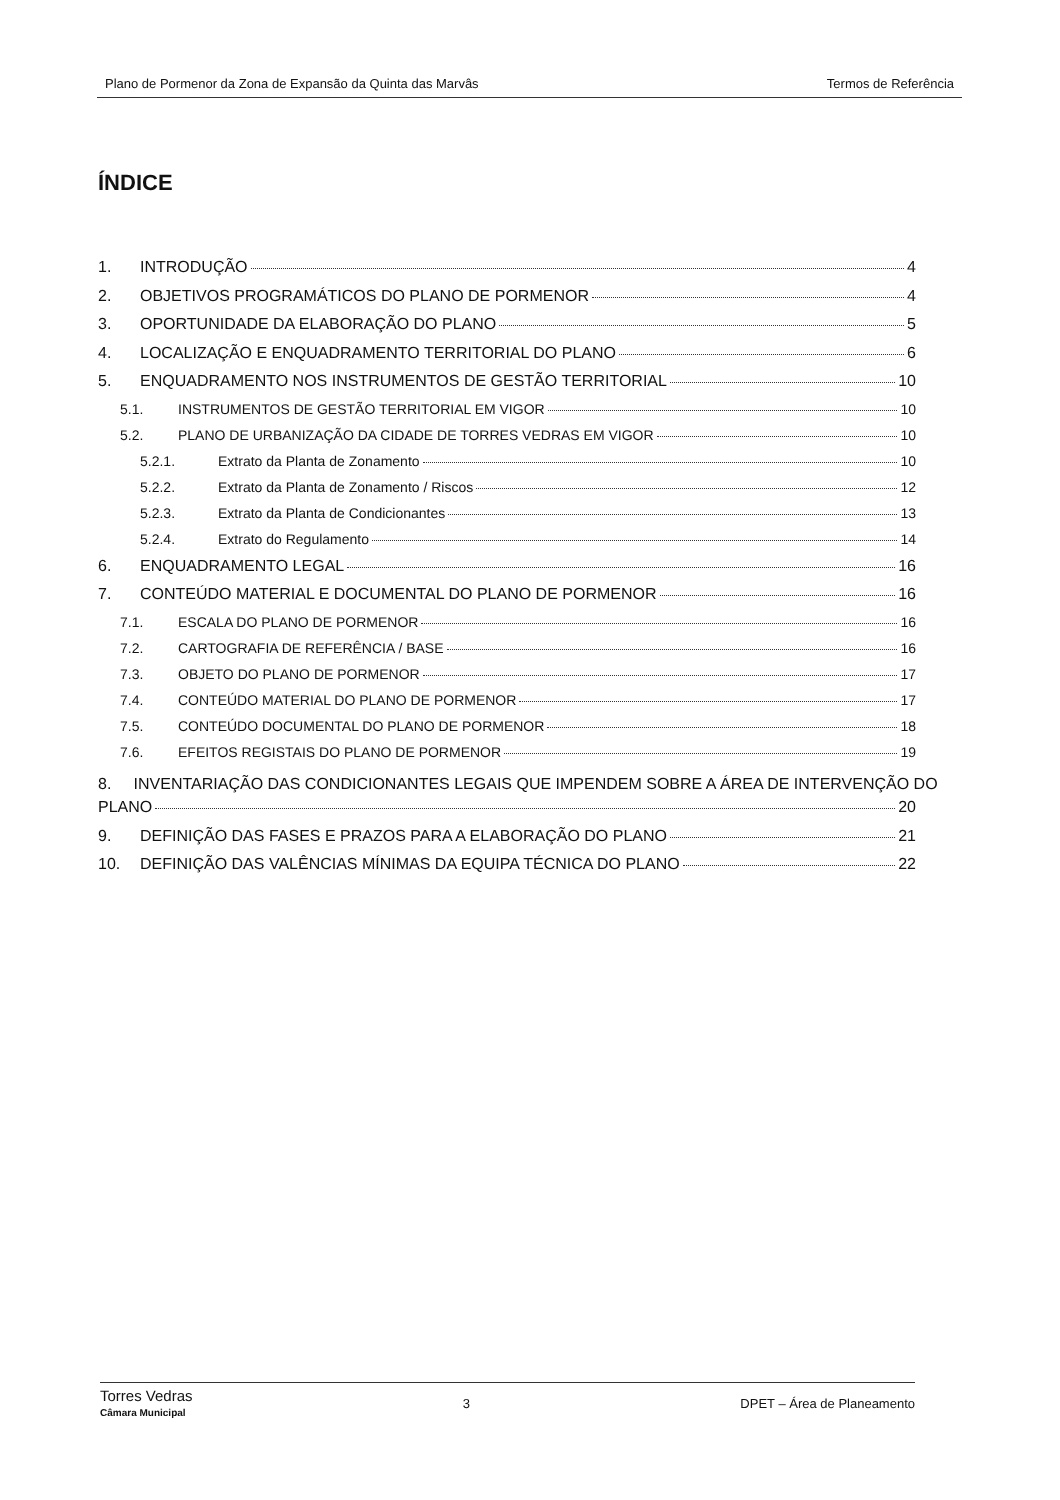Plano de Pormenor da Zona de Expansão da Quinta das Marvâs Termos de Referência
ÍNDICE
1. INTRODUÇÃO 4
2. OBJETIVOS PROGRAMÁTICOS DO PLANO DE PORMENOR 4
3. OPORTUNIDADE DA ELABORAÇÃO DO PLANO 5
4. LOCALIZAÇÃO E ENQUADRAMENTO TERRITORIAL DO PLANO 6
5. ENQUADRAMENTO NOS INSTRUMENTOS DE GESTÃO TERRITORIAL 10
5.1. INSTRUMENTOS DE GESTÃO TERRITORIAL EM VIGOR 10
5.2. PLANO DE URBANIZAÇÃO DA CIDADE DE TORRES VEDRAS EM VIGOR 10
5.2.1. Extrato da Planta de Zonamento 10
5.2.2. Extrato da Planta de Zonamento / Riscos 12
5.2.3. Extrato da Planta de Condicionantes 13
5.2.4. Extrato do Regulamento 14
6. ENQUADRAMENTO LEGAL 16
7. CONTEÚDO MATERIAL E DOCUMENTAL DO PLANO DE PORMENOR 16
7.1. ESCALA DO PLANO DE PORMENOR 16
7.2. CARTOGRAFIA DE REFERÊNCIA / BASE 16
7.3. OBJETO DO PLANO DE PORMENOR 17
7.4. CONTEÚDO MATERIAL DO PLANO DE PORMENOR 17
7.5. CONTEÚDO DOCUMENTAL DO PLANO DE PORMENOR 18
7.6. EFEITOS REGISTAIS DO PLANO DE PORMENOR 19
8. INVENTARIAÇÃO DAS CONDICIONANTES LEGAIS QUE IMPENDEM SOBRE A ÁREA DE INTERVENÇÃO DO
PLANO 20
9. DEFINIÇÃO DAS FASES E PRAZOS PARA A ELABORAÇÃO DO PLANO 21
10. DEFINIÇÃO DAS VALÊNCIAS MÍNIMAS DA EQUIPA TÉCNICA DO PLANO 22
Torres Vedras
Câmara Municipal
3 DPET – Área de Planeamento